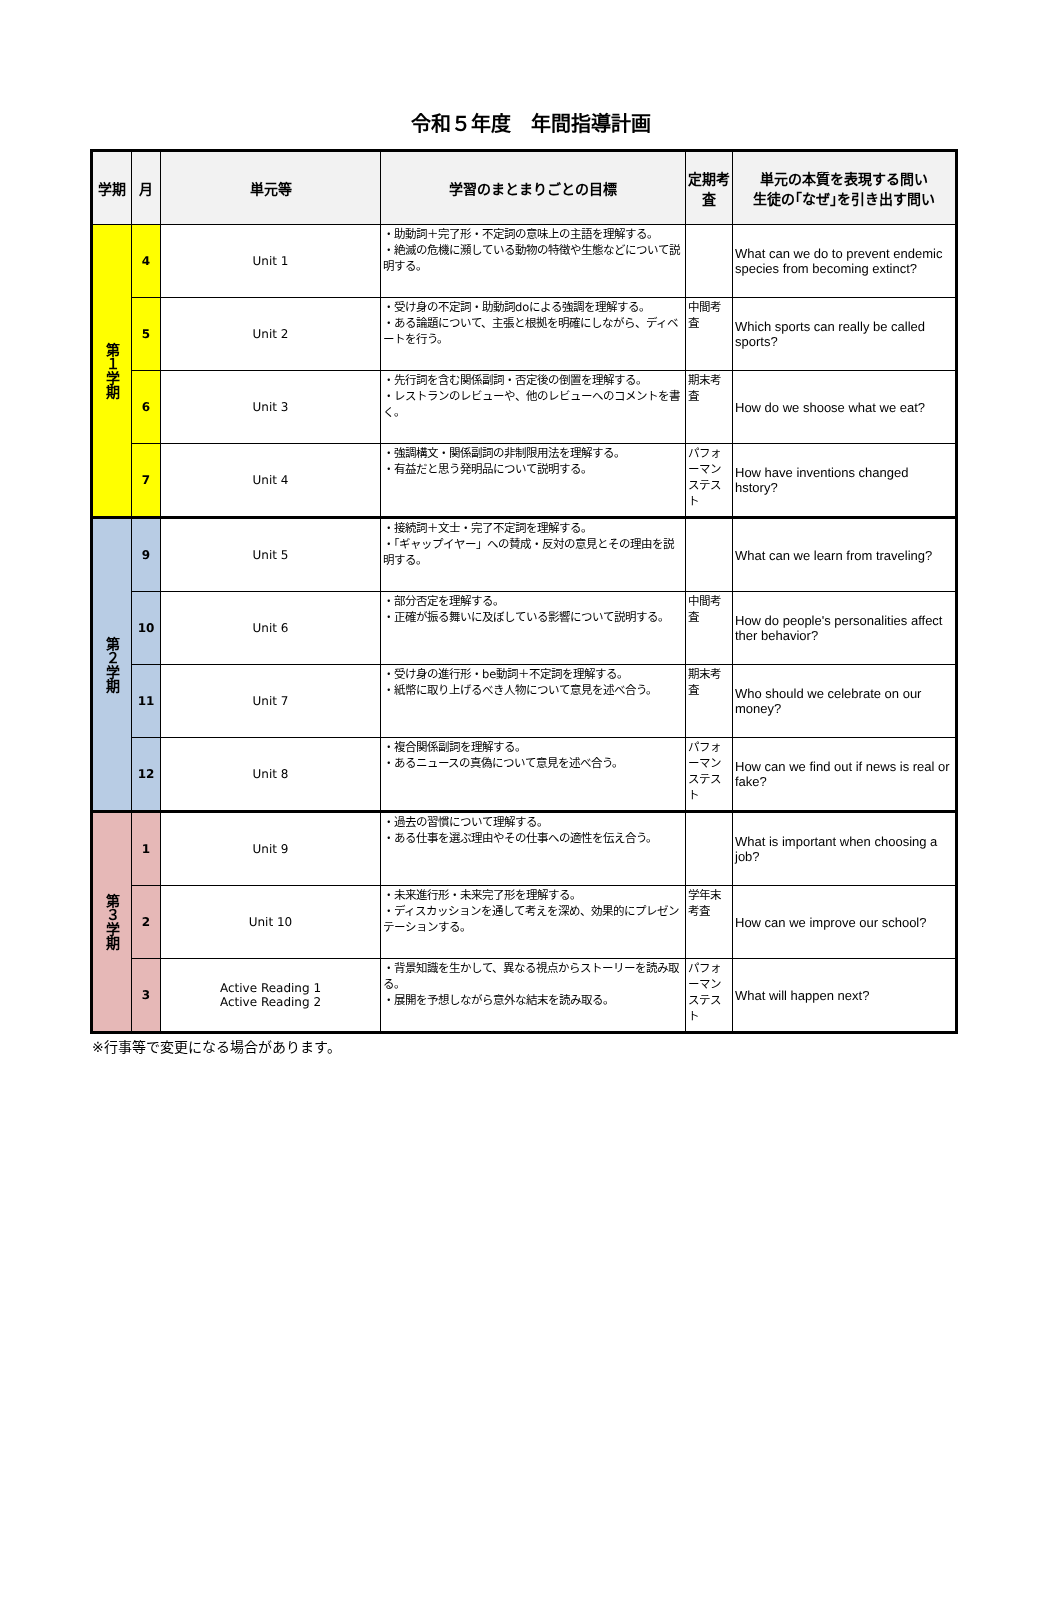令和５年度　年間指導計画
| 学期 | 月 | 単元等 | 学習のまとまりごとの目標 | 定期考査 | 単元の本質を表現する問い 生徒の｢なぜ｣を引き出す問い |
| --- | --- | --- | --- | --- | --- |
| 第１学期 | 4 | Unit 1 | ・助動詞＋完了形・不定詞の意味上の主語を理解する。 ・絶滅の危機に瀕している動物の特徴や生態などについて説明する。 | | What can we do to prevent endemic species from becoming extinct? |
| | 5 | Unit 2 | ・受け身の不定詞・助動詞doによる強調を理解する。 ・ある論題について、主張と根拠を明確にしながら、ディベートを行う。 | 中間考査 | Which sports can really be called sports? |
| | 6 | Unit 3 | ・先行詞を含む関係副詞・否定後の倒置を理解する。 ・レストランのレビューや、他のレビューへのコメントを書く。 | 期末考査 | How do we shoose what we eat? |
| | 7 | Unit 4 | ・強調構文・関係副詞の非制限用法を理解する。 ・有益だと思う発明品について説明する。 | パフォーマンステスト | How have inventions changed hstory? |
| 第２学期 | 9 | Unit 5 | ・接続詞＋文士・完了不定詞を理解する。 ・「ギャップイヤー」への賛成・反対の意見とその理由を説明する。 | | What can we learn from traveling? |
| | 10 | Unit 6 | ・部分否定を理解する。 ・正確が振る舞いに及ぼしている影響について説明する。 | 中間考査 | How do people's personalities affect ther behavior? |
| | 11 | Unit 7 | ・受け身の進行形・be動詞＋不定詞を理解する。 ・紙幣に取り上げるべき人物について意見を述べ合う。 | 期末考査 | Who should we celebrate on our money? |
| | 12 | Unit 8 | ・複合関係副詞を理解する。 ・あるニュースの真偽について意見を述べ合う。 | パフォーマンステスト | How can we find out if news is real or fake? |
| 第３学期 | 1 | Unit 9 | ・過去の習慣について理解する。 ・ある仕事を選ぶ理由やその仕事への適性を伝え合う。 | | What is important when choosing a job? |
| | 2 | Unit 10 | ・未来進行形・未来完了形を理解する。 ・ディスカッションを通して考えを深め、効果的にプレゼンテーションする。 | 学年末考査 | How can we improve our school? |
| | 3 | Active Reading 1 Active Reading 2 | ・背景知識を生かして、異なる視点からストーリーを読み取る。 ・展開を予想しながら意外な結末を読み取る。 | パフォーマンステスト | What will happen next? |
※行事等で変更になる場合があります。